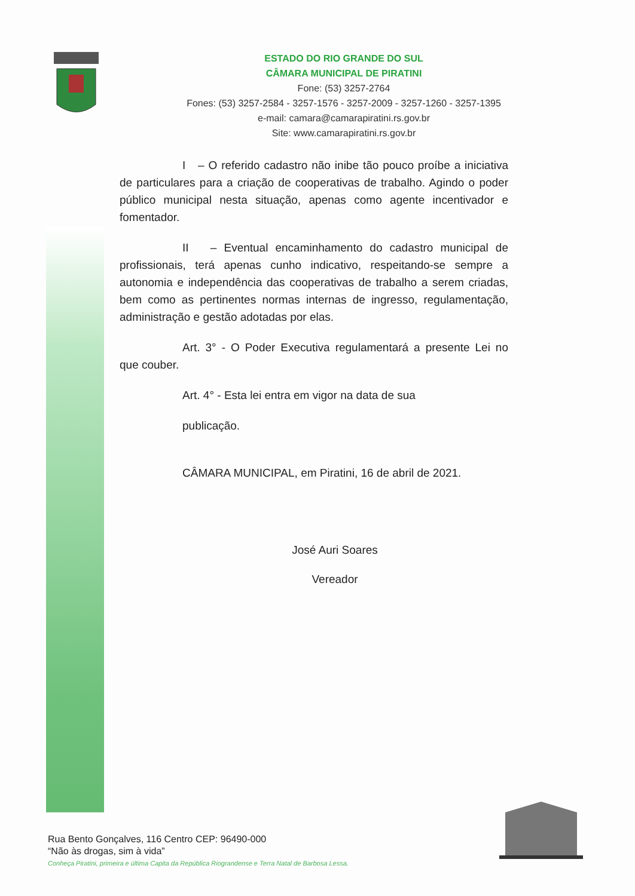ESTADO DO RIO GRANDE DO SUL
CÂMARA MUNICIPAL DE PIRATINI
Fone: (53) 3257-2764
Fones: (53) 3257-2584 - 3257-1576 - 3257-2009 - 3257-1260 - 3257-1395
e-mail: camara@camarapiratini.rs.gov.br
Site: www.camarapiratini.rs.gov.br
I – O referido cadastro não inibe tão pouco proíbe a iniciativa de particulares para a criação de cooperativas de trabalho. Agindo o poder público municipal nesta situação, apenas como agente incentivador e fomentador.
II – Eventual encaminhamento do cadastro municipal de profissionais, terá apenas cunho indicativo, respeitando-se sempre a autonomia e independência das cooperativas de trabalho a serem criadas, bem como as pertinentes normas internas de ingresso, regulamentação, administração e gestão adotadas por elas.
Art. 3° - O Poder Executiva regulamentará a presente Lei no que couber.
Art. 4° - Esta lei entra em vigor na data de sua
publicação.
CÂMARA MUNICIPAL, em Piratini, 16 de abril de 2021.
José Auri Soares
Vereador
Rua Bento Gonçalves, 116 Centro CEP: 96490-000
“Não às drogas, sim à vida”
Conheça Piratini, primeira e última Capita da República Riograndense e Terra Natal de Barbosa Lessa.